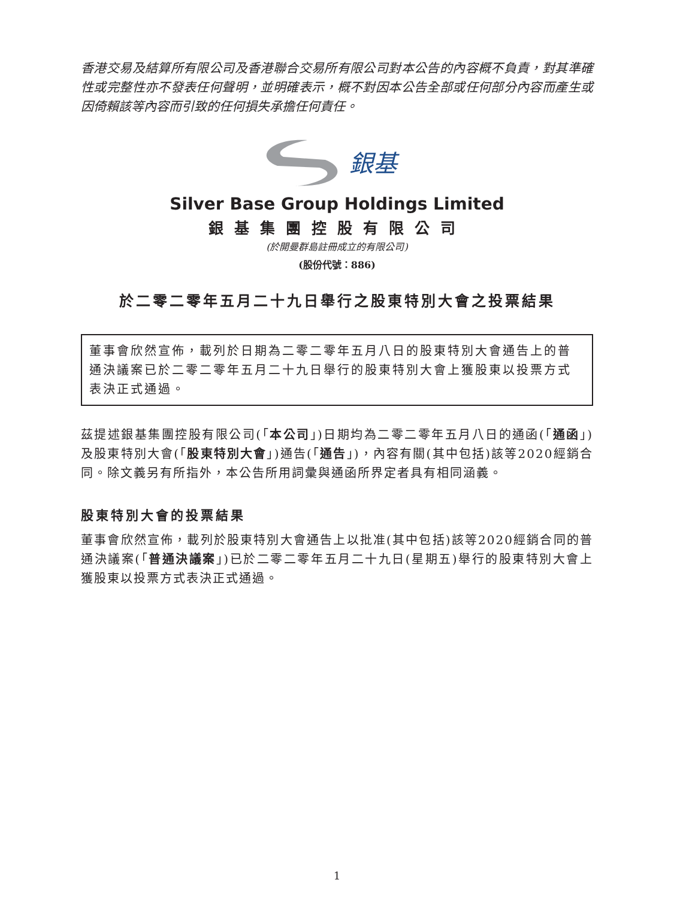香港交易及結算所有限公司及香港聯合交易所有限公司對本公告的內容概不負責，對其準確性或完整性亦不發表任何聲明，並明確表示，概不對因本公告全部或任何部分內容而產生或因倚賴該等內容而引致的任何損失承擔任何責任。
銀基
Silver Base Group Holdings Limited
銀基集團控股有限公司
(於開曼群島註冊成立的有限公司)
(股份代號：886)
於二零二零年五月二十九日舉行之股東特別大會之投票結果
董事會欣然宣佈，載列於日期為二零二零年五月八日的股東特別大會通告上的普通決議案已於二零二零年五月二十九日舉行的股東特別大會上獲股東以投票方式表決正式通過。
茲提述銀基集團控股有限公司(「本公司」)日期均為二零二零年五月八日的通函(「通函」)及股東特別大會(「股東特別大會」)通告(「通告」)，內容有關(其中包括)該等2020經銷合同。除文義另有所指外，本公告所用詞彙與通函所界定者具有相同涵義。
股東特別大會的投票結果
董事會欣然宣佈，載列於股東特別大會通告上以批准(其中包括)該等2020經銷合同的普通決議案(「普通決議案」)已於二零二零年五月二十九日(星期五)舉行的股東特別大會上獲股東以投票方式表決正式通過。
1